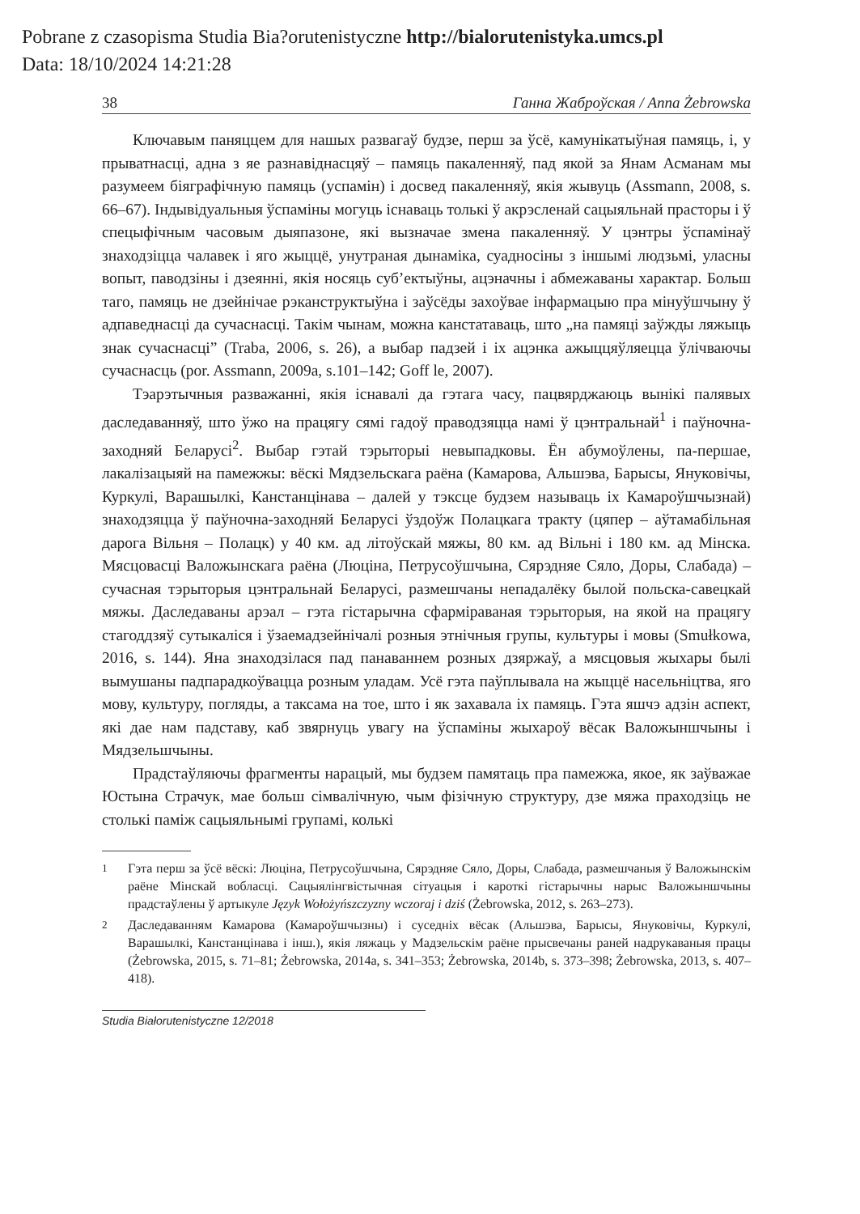Pobrane z czasopisma Studia Bia?orutenistyczne http://bialorutenistyka.umcs.pl
Data: 18/10/2024 14:21:28
38 Ганна Жаброўская / Anna Żebrowska
Ключавым паняццем для нашых развагаў будзе, перш за ўсё, камунікатыўная памяць, і, у прыватнасці, адна з яе разнавіднасцяў – памяць пакаленняў, пад якой за Янам Асманам мы разумеем біяграфічную памяць (успамін) і досвед пакаленняў, якія жывуць (Assmann, 2008, s. 66–67). Індывідуальныя ўспаміны могуць існаваць толькі ў акрэсленай сацыяльнай прасторы і ў спецыфічным часовым дыяпазоне, які вызначае змена пакаленняў. У цэнтры ўспамінаў знаходзіцца чалавек і яго жыццё, унутраная дынаміка, суадносіны з іншымі людзьмі, уласны вопыт, паводзіны і дзеянні, якія носяць суб’ектыўны, ацэначны і абмежаваны характар. Больш таго, памяць не дзейнічае рэканструктыўна і заўсёды захоўвае інфармацыю пра мінуўшчыну ў адпаведнасці да сучаснасці. Такім чынам, можна канстатаваць, што „на памяці заўжды ляжыць знак сучаснасці” (Traba, 2006, s. 26), а выбар падзей і іх ацэнка ажыццяўляецца ўлічваючы сучаснасць (por. Assmann, 2009a, s.101–142; Goff le, 2007).
Тэарэтычныя разважанні, якія існавалі да гэтага часу, пацвярджаюць вынікі палявых даследаванняў, што ўжо на працягу сямі гадоў праводзяцца намі ў цэнтральнай<sup>1</sup> і паўночна-заходняй Беларусі<sup>2</sup>. Выбар гэтай тэрыторыі невыпадковы. Ён абумоўлены, па-першае, лакалізацыяй на памежжы: вёскі Мядзельскага раёна (Камарова, Альшэва, Барысы, Януковічы, Куркулі, Варашылкі, Канстанцінава – далей у тэксце будзем называць іх Камароўшчызнай) знаходзяцца ў паўночна-заходняй Беларусі ўздоўж Полацкага тракту (цяпер – аўтамабільная дарога Вільня – Полацк) у 40 км. ад літоўскай мяжы, 80 км. ад Вільні і 180 км. ад Мінска. Мясцовасці Валожынскага раёна (Люціна, Петрусоўшчына, Сярэдняе Сяло, Доры, Слабада) – сучасная тэрыторыя цэнтральнай Беларусі, размешчаны непадалёку былой польска-савецкай мяжы. Даследаваны арэал – гэта гістарычна сфарміраваная тэрыторыя, на якой на працягу стагоддзяў сутыкаліся і ўзаемадзейнічалі розныя этнічныя групы, культуры і мовы (Smułkowa, 2016, s. 144). Яна знаходзілася пад панаваннем розных дзяржаў, а мясцовыя жыхары былі вымушаны падпарадкоўвацца розным уладам. Усё гэта паўплывала на жыццё насельніцтва, яго мову, культуру, погляды, а таксама на тое, што і як захавала іх памяць. Гэта яшчэ адзін аспект, які дае нам падставу, каб звярнуць увагу на ўспаміны жыхароў вёсак Валожыншчыны і Мядзельшчыны.
Прадстаўляючы фрагменты нарацый, мы будзем памятаць пра памежжа, якое, як заўважае Юстына Страчук, мае больш сімвалічную, чым фізічную структуру, дзе мяжа праходзіць не столькі паміж сацыяльнымі групамі, колькі
<sup>1</sup> Гэта перш за ўсё вёскі: Люціна, Петрусоўшчына, Сярэдняе Сяло, Доры, Слабада, размешчаныя ў Валожынскім раёне Мінскай вобласці. Сацыялінгвістычная сітуацыя і кароткі гістарычны нарыс Валожыншчыны прадстаўлены ў артыкуле Język Wołożyńszczyzny wczoraj i dziś (Żebrowska, 2012, s. 263–273).
<sup>2</sup> Даследаванням Камарова (Камароўшчызны) і суседніх вёсак (Альшэва, Барысы, Януковічы, Куркулі, Варашылкі, Канстанцінава і інш.), якія ляжаць у Мадзельскім раёне прысвечаны раней надрукаваныя працы (Żebrowska, 2015, s. 71–81; Żebrowska, 2014a, s. 341–353; Żebrowska, 2014b, s. 373–398; Żebrowska, 2013, s. 407–418).
Studia Białorutenistyczne 12/2018